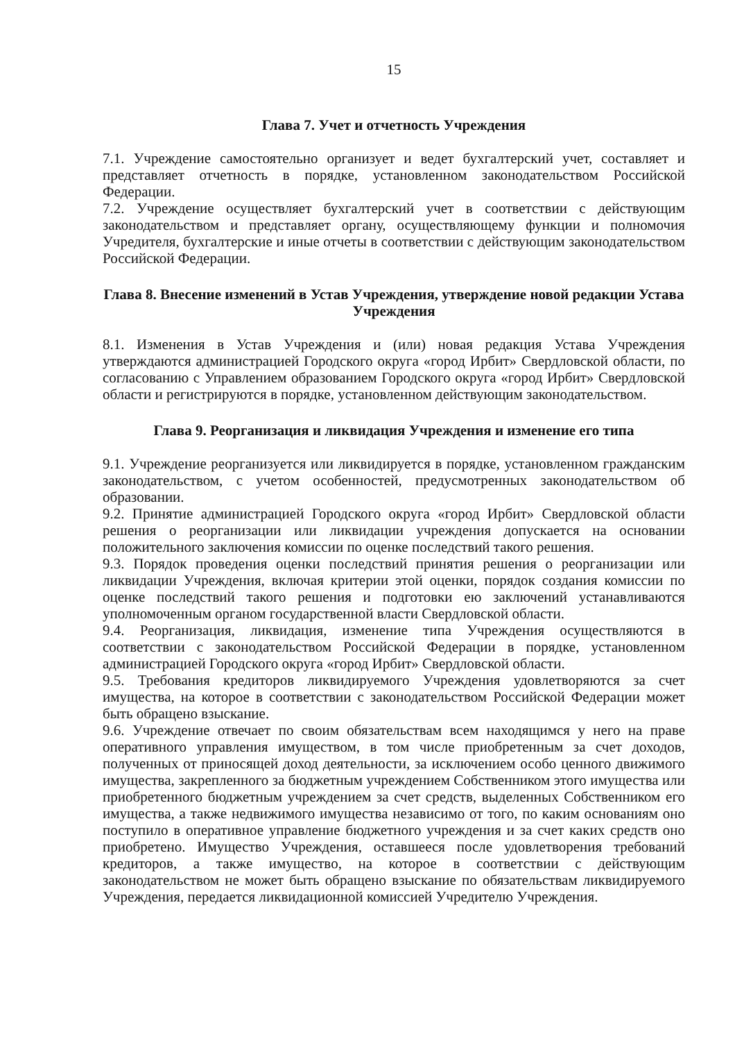15
Глава 7. Учет и отчетность Учреждения
7.1. Учреждение самостоятельно организует и ведет бухгалтерский учет, составляет и представляет отчетность в порядке, установленном законодательством Российской Федерации.
7.2. Учреждение осуществляет бухгалтерский учет в соответствии с действующим законодательством и представляет органу, осуществляющему функции и полномочия Учредителя, бухгалтерские и иные отчеты в соответствии с действующим законодательством Российской Федерации.
Глава 8. Внесение изменений в Устав Учреждения, утверждение новой редакции Устава Учреждения
8.1. Изменения в Устав Учреждения и (или) новая редакция Устава Учреждения утверждаются администрацией Городского округа «город Ирбит» Свердловской области, по согласованию с Управлением образованием Городского округа «город Ирбит» Свердловской области и регистрируются в порядке, установленном действующим законодательством.
Глава 9. Реорганизация и ликвидация Учреждения и изменение его типа
9.1. Учреждение реорганизуется или ликвидируется в порядке, установленном гражданским законодательством, с учетом особенностей, предусмотренных законодательством об образовании.
9.2. Принятие администрацией Городского округа «город Ирбит» Свердловской области решения о реорганизации или ликвидации учреждения допускается на основании положительного заключения комиссии по оценке последствий такого решения.
9.3. Порядок проведения оценки последствий принятия решения о реорганизации или ликвидации Учреждения, включая критерии этой оценки, порядок создания комиссии по оценке последствий такого решения и подготовки ею заключений устанавливаются уполномоченным органом государственной власти Свердловской области.
9.4. Реорганизация, ликвидация, изменение типа Учреждения осуществляются в соответствии с законодательством Российской Федерации в порядке, установленном администрацией Городского округа «город Ирбит» Свердловской области.
9.5. Требования кредиторов ликвидируемого Учреждения удовлетворяются за счет имущества, на которое в соответствии с законодательством Российской Федерации может быть обращено взыскание.
9.6. Учреждение отвечает по своим обязательствам всем находящимся у него на праве оперативного управления имуществом, в том числе приобретенным за счет доходов, полученных от приносящей доход деятельности, за исключением особо ценного движимого имущества, закрепленного за бюджетным учреждением Собственником этого имущества или приобретенного бюджетным учреждением за счет средств, выделенных Собственником его имущества, а также недвижимого имущества независимо от того, по каким основаниям оно поступило в оперативное управление бюджетного учреждения и за счет каких средств оно приобретено. Имущество Учреждения, оставшееся после удовлетворения требований кредиторов, а также имущество, на которое в соответствии с действующим законодательством не может быть обращено взыскание по обязательствам ликвидируемого Учреждения, передается ликвидационной комиссией Учредителю Учреждения.